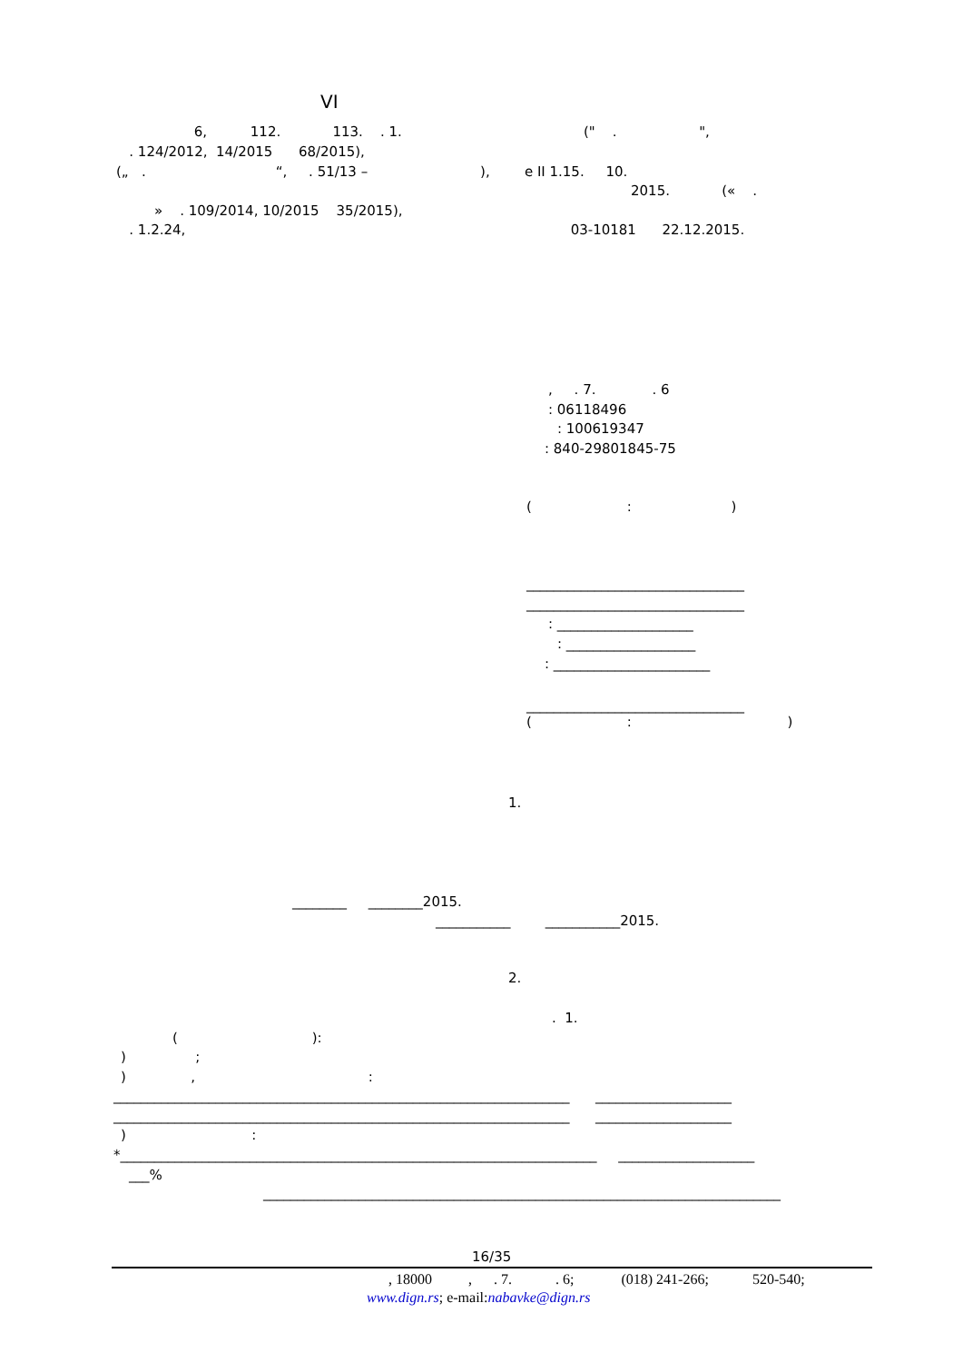VI
6, 112. 113. . 1. (" . ",
. 124/2012, 14/2015 68/2015),
(„ . “, . 51/13 – ), е ІІ 1.15. 10.
2015. (« .
» . 109/2014, 10/2015 35/2015),
. 1.2.24, 03-10181 22.12.2015.
, . 7. . 6
: 06118496
: 100619347
: 840-29801845-75
( : )
________________________________
________________________________
: ____________________
: ___________________
: _______________________
________________________________
( : )
1.
________ ________2015.
___________ ___________2015.
2.
. 1.
( ):
) ;
) , :
___________________________________________________________________ ____________________
___________________________________________________________________ ____________________
) :
*______________________________________________________________________ ____________________
___%
____________________________________________________________________________
16/35
, 18000 , . 7. . 6; (018) 241-266; 520-540;
www.dign.rs; e-mail:nabavke@dign.rs